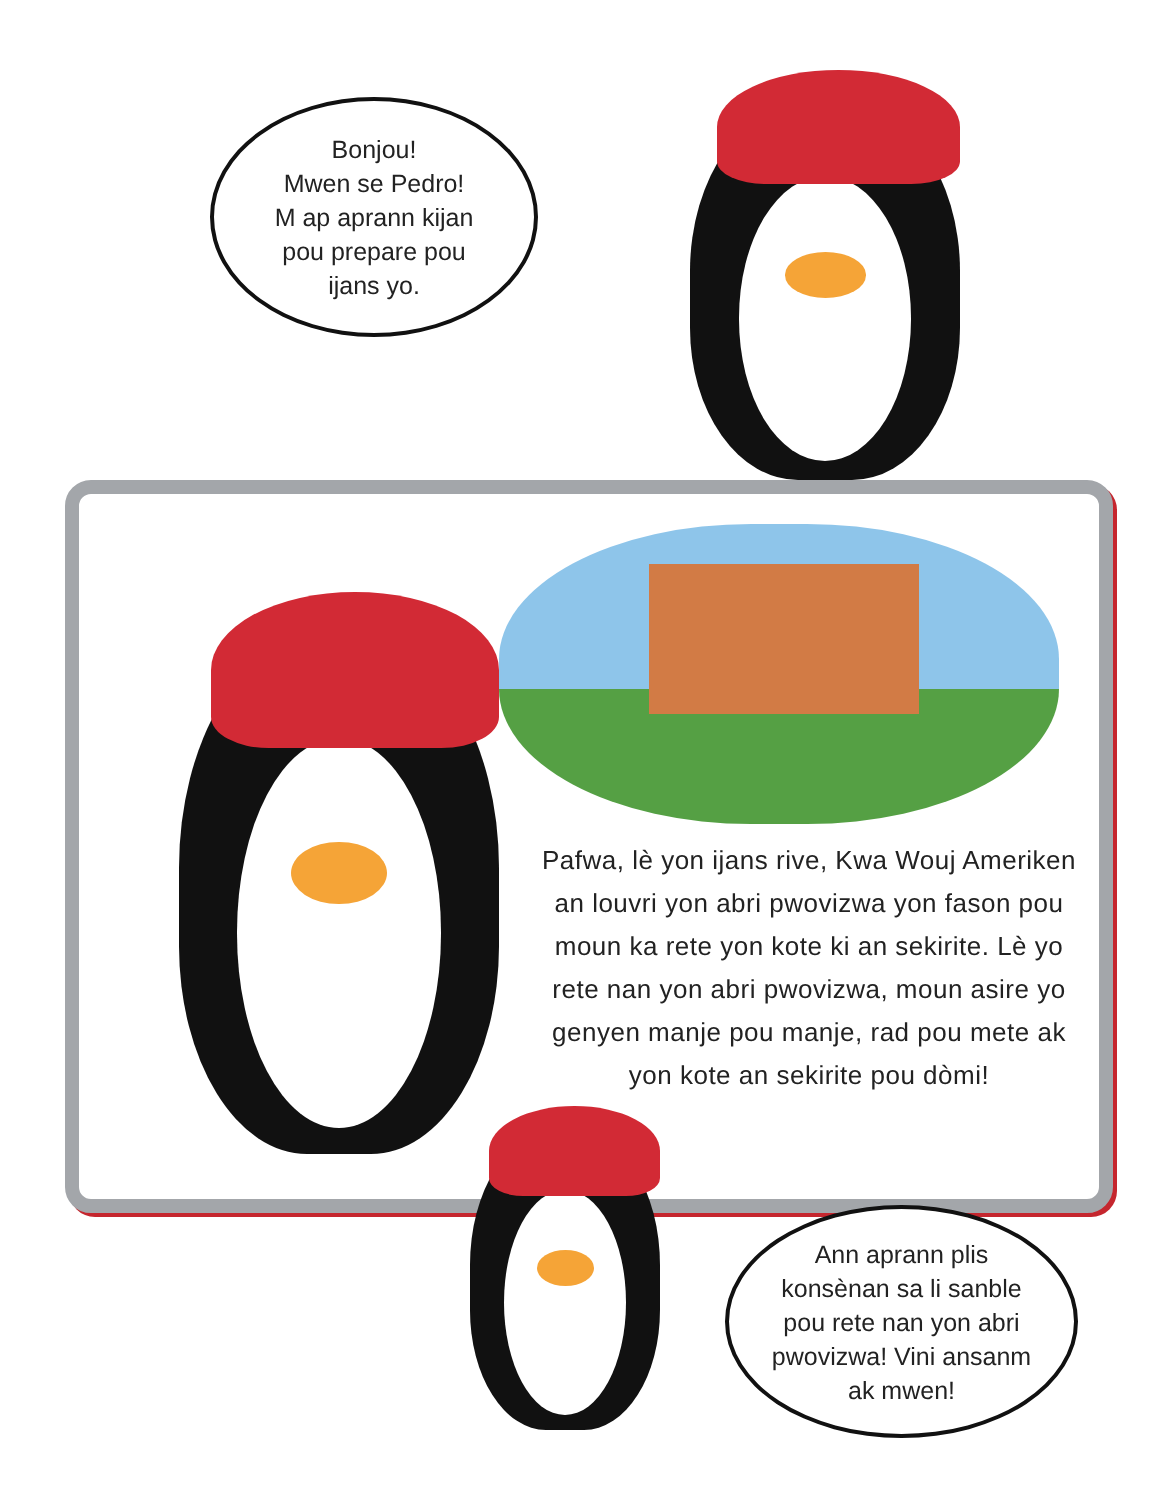Bonjou!
Mwen se Pedro!
M ap aprann kijan
pou prepare pou
ijans yo.
Pafwa, lè yon ijans rive, Kwa Wouj Ameriken an louvri yon abri pwovizwa yon fason pou moun ka rete yon kote ki an sekirite. Lè yo rete nan yon abri pwovizwa, moun asire yo genyen manje pou manje, rad pou mete ak yon kote an sekirite pou dòmi!
Ann aprann plis
konsènan sa li sanble
pou rete nan yon abri
pwovizwa! Vini ansanm
ak mwen!